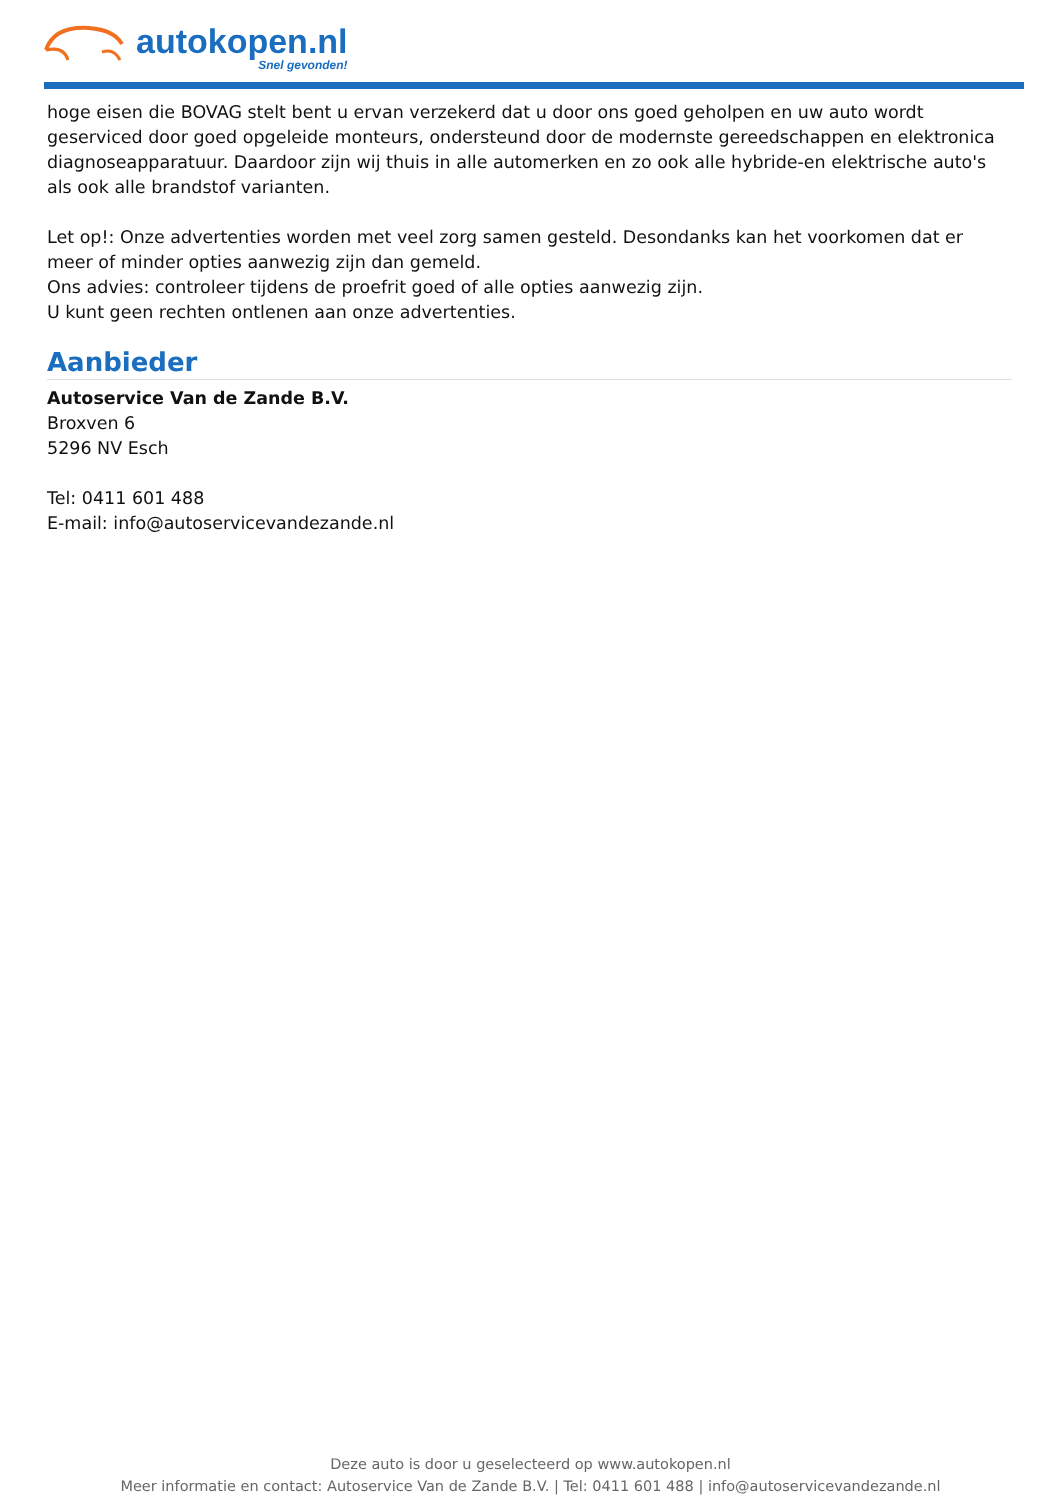autokopen.nl
Snel gevonden!
hoge eisen die BOVAG stelt bent u ervan verzekerd dat u door ons goed geholpen en uw auto wordt geserviced door goed opgeleide monteurs, ondersteund door de modernste gereedschappen en elektronica diagnoseapparatuur. Daardoor zijn wij thuis in alle automerken en zo ook alle hybride-en elektrische auto's als ook alle brandstof varianten.
Let op!: Onze advertenties worden met veel zorg samen gesteld. Desondanks kan het voorkomen dat er meer of minder opties aanwezig zijn dan gemeld.
Ons advies: controleer tijdens de proefrit goed of alle opties aanwezig zijn.
U kunt geen rechten ontlenen aan onze advertenties.
Aanbieder
Autoservice Van de Zande B.V.
Broxven 6
5296 NV Esch
Tel: 0411 601 488
E-mail: info@autoservicevandezande.nl
Deze auto is door u geselecteerd op www.autokopen.nl
Meer informatie en contact: Autoservice Van de Zande B.V. | Tel: 0411 601 488 | info@autoservicevandezande.nl